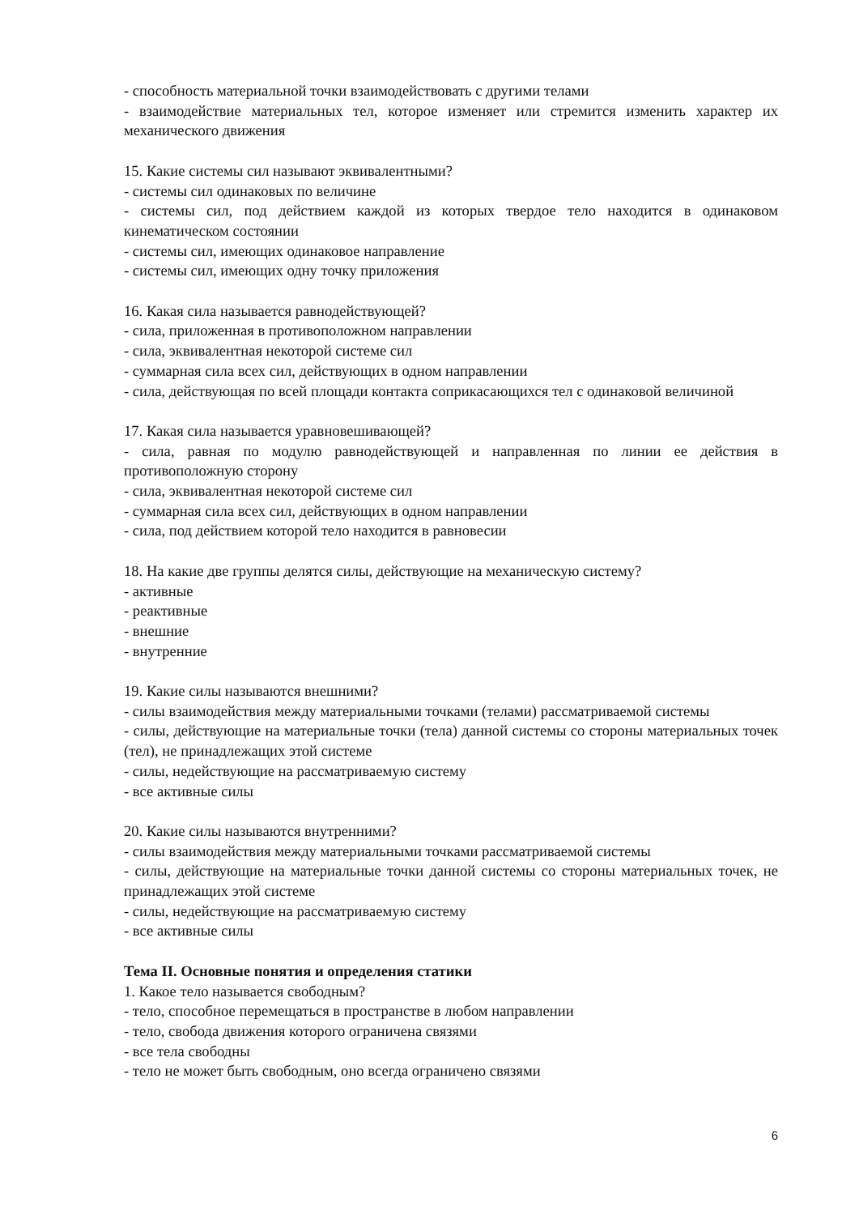- способность материальной точки взаимодействовать с другими телами
- взаимодействие материальных тел, которое изменяет или стремится изменить характер их механического движения
15. Какие системы сил называют эквивалентными?
- системы сил одинаковых по величине
- системы сил, под действием каждой из которых твердое тело находится в одинаковом кинематическом состоянии
- системы сил, имеющих одинаковое направление
- системы сил, имеющих одну точку приложения
16. Какая сила называется равнодействующей?
- сила, приложенная в противоположном направлении
- сила, эквивалентная некоторой системе сил
- суммарная сила всех сил, действующих в одном направлении
- сила, действующая по всей площади контакта соприкасающихся тел с одинаковой величиной
17. Какая сила называется уравновешивающей?
- сила, равная по модулю равнодействующей и направленная по линии ее действия в противоположную сторону
- сила, эквивалентная некоторой системе сил
- суммарная сила всех сил, действующих в одном направлении
- сила, под действием которой тело находится в равновесии
18. На какие две группы делятся силы, действующие на механическую систему?
- активные
- реактивные
- внешние
- внутренние
19. Какие силы называются внешними?
- силы взаимодействия между материальными точками (телами) рассматриваемой системы
- силы, действующие на материальные точки (тела) данной системы со стороны материальных точек (тел), не принадлежащих этой системе
- силы, недействующие на рассматриваемую систему
- все активные силы
20. Какие силы называются внутренними?
- силы взаимодействия между материальными точками рассматриваемой системы
- силы, действующие на материальные точки данной системы со стороны материальных точек, не принадлежащих этой системе
- силы, недействующие на рассматриваемую систему
- все активные силы
Тема II. Основные понятия и определения статики
1. Какое тело называется свободным?
- тело, способное перемещаться в пространстве в любом направлении
- тело, свобода движения которого ограничена связями
- все тела свободны
- тело не может быть свободным, оно всегда ограничено связями
6